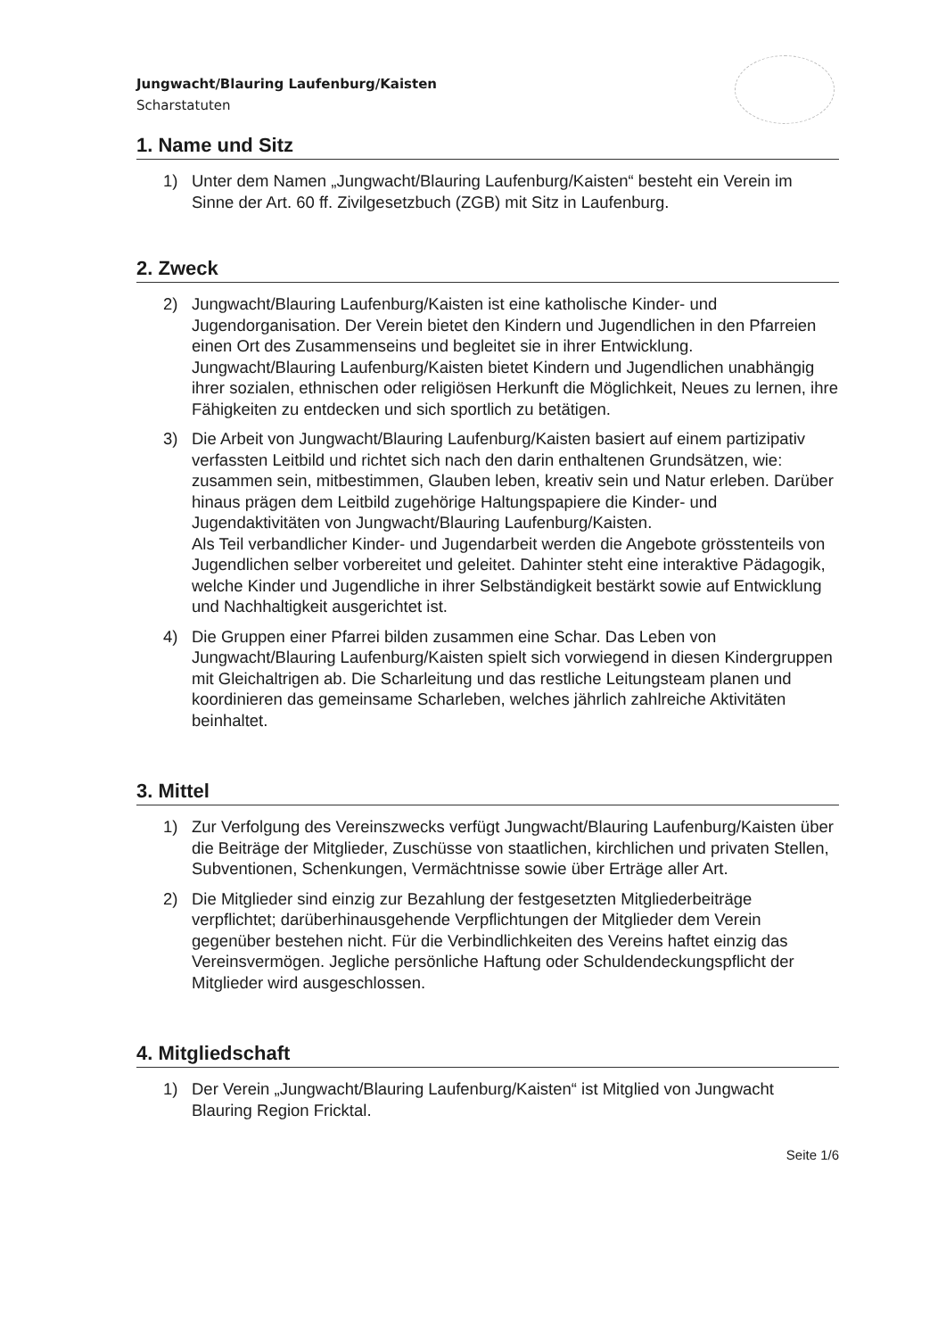Jungwacht/Blauring Laufenburg/Kaisten
Scharstatuten
1. Name und Sitz
1) Unter dem Namen „Jungwacht/Blauring Laufenburg/Kaisten“ besteht ein Verein im Sinne der Art. 60 ff. Zivilgesetzbuch (ZGB) mit Sitz in Laufenburg.
2. Zweck
2) Jungwacht/Blauring Laufenburg/Kaisten ist eine katholische Kinder- und Jugendorganisation. Der Verein bietet den Kindern und Jugendlichen in den Pfarreien einen Ort des Zusammenseins und begleitet sie in ihrer Entwicklung. Jungwacht/Blauring Laufenburg/Kaisten bietet Kindern und Jugendlichen unabhängig ihrer sozialen, ethnischen oder religiösen Herkunft die Möglichkeit, Neues zu lernen, ihre Fähigkeiten zu entdecken und sich sportlich zu betätigen.
3) Die Arbeit von Jungwacht/Blauring Laufenburg/Kaisten basiert auf einem partizipativ verfassten Leitbild und richtet sich nach den darin enthaltenen Grundsätzen, wie: zusammen sein, mitbestimmen, Glauben leben, kreativ sein und Natur erleben. Darüber hinaus prägen dem Leitbild zugehörige Haltungspapiere die Kinder- und Jugendaktivitäten von Jungwacht/Blauring Laufenburg/Kaisten.
Als Teil verbandlicher Kinder- und Jugendarbeit werden die Angebote grösstenteils von Jugendlichen selber vorbereitet und geleitet. Dahinter steht eine interaktive Pädagogik, welche Kinder und Jugendliche in ihrer Selbständigkeit bestärkt sowie auf Entwicklung und Nachhaltigkeit ausgerichtet ist.
4) Die Gruppen einer Pfarrei bilden zusammen eine Schar. Das Leben von Jungwacht/Blauring Laufenburg/Kaisten spielt sich vorwiegend in diesen Kindergruppen mit Gleichaltrigen ab. Die Scharleitung und das restliche Leitungsteam planen und koordinieren das gemeinsame Scharleben, welches jährlich zahlreiche Aktivitäten beinhaltet.
3. Mittel
1) Zur Verfolgung des Vereinszwecks verfügt Jungwacht/Blauring Laufenburg/Kaisten über die Beiträge der Mitglieder, Zuschüsse von staatlichen, kirchlichen und privaten Stellen, Subventionen, Schenkungen, Vermächtnisse sowie über Erträge aller Art.
2) Die Mitglieder sind einzig zur Bezahlung der festgesetzten Mitgliederbeiträge verpflichtet; darüberhinausgehende Verpflichtungen der Mitglieder dem Verein gegenüber bestehen nicht. Für die Verbindlichkeiten des Vereins haftet einzig das Vereinsvermögen. Jegliche persönliche Haftung oder Schuldendeckungspflicht der Mitglieder wird ausgeschlossen.
4. Mitgliedschaft
1) Der Verein „Jungwacht/Blauring Laufenburg/Kaisten“ ist Mitglied von Jungwacht Blauring Region Fricktal.
Seite 1/6